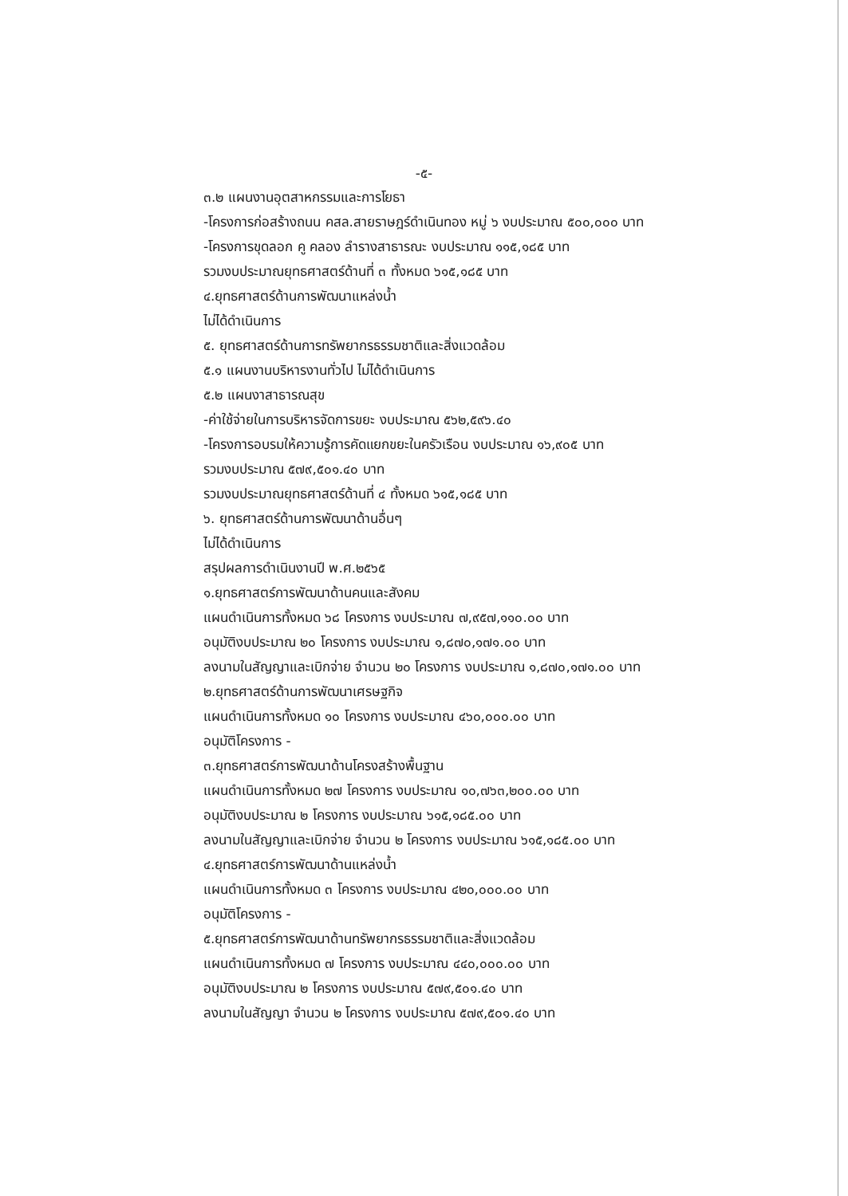-๕-
๓.๒ แผนงานอุตสาหกรรมและการโยธา
-โครงการก่อสร้างถนน คสล.สายราษฎร์ดำเนินทอง หมู่ ๖ งบประมาณ ๕๐๐,๐๐๐ บาท
-โครงการขุดลอก คู คลอง ลำรางสาธารณะ งบประมาณ ๑๑๕,๑๘๕ บาท
รวมงบประมาณยุทธศาสตร์ด้านที่ ๓ ทั้งหมด ๖๑๕,๑๘๕ บาท
๔.ยุทธศาสตร์ด้านการพัฒนาแหล่งน้ำ
ไม่ได้ดำเนินการ
๕. ยุทธศาสตร์ด้านการทรัพยากรธรรมชาติและสิ่งแวดล้อม
๕.๑ แผนงานบริหารงานทั่วไป ไม่ได้ดำเนินการ
๕.๒ แผนงาสาธารณสุข
-ค่าใช้จ่ายในการบริหารจัดการขยะ งบประมาณ ๕๖๒,๕๙๖.๔๐
-โครงการอบรมให้ความรู้การคัดแยกขยะในครัวเรือน งบประมาณ ๑๖,๙๐๕ บาท
รวมงบประมาณ ๕๗๙,๕๐๑.๔๐ บาท
รวมงบประมาณยุทธศาสตร์ด้านที่ ๔ ทั้งหมด ๖๑๕,๑๘๕ บาท
๖. ยุทธศาสตร์ด้านการพัฒนาด้านอื่นๆ
ไม่ได้ดำเนินการ
สรุปผลการดำเนินงานปี พ.ศ.๒๕๖๕
๑.ยุทธศาสตร์การพัฒนาด้านคนและสังคม
แผนดำเนินการทั้งหมด ๖๘ โครงการ งบประมาณ ๗,๙๕๗,๑๑๐.๐๐ บาท
อนุมัติงบประมาณ ๒๐ โครงการ งบประมาณ ๑,๘๗๐,๑๗๑.๐๐ บาท
ลงนามในสัญญาและเบิกจ่าย จำนวน ๒๐ โครงการ งบประมาณ ๑,๘๗๐,๑๗๑.๐๐ บาท
๒.ยุทธศาสตร์ด้านการพัฒนาเศรษฐกิจ
แผนดำเนินการทั้งหมด ๑๐ โครงการ งบประมาณ ๔๖๐,๐๐๐.๐๐ บาท
อนุมัติโครงการ -
๓.ยุทธศาสตร์การพัฒนาด้านโครงสร้างพื้นฐาน
แผนดำเนินการทั้งหมด ๒๗ โครงการ งบประมาณ ๑๐,๗๖๓,๒๐๐.๐๐ บาท
อนุมัติงบประมาณ ๒ โครงการ งบประมาณ ๖๑๕,๑๘๕.๐๐ บาท
ลงนามในสัญญาและเบิกจ่าย จำนวน ๒ โครงการ งบประมาณ ๖๑๕,๑๘๕.๐๐ บาท
๔.ยุทธศาสตร์การพัฒนาด้านแหล่งน้ำ
แผนดำเนินการทั้งหมด ๓ โครงการ งบประมาณ ๔๒๐,๐๐๐.๐๐ บาท
อนุมัติโครงการ -
๕.ยุทธศาสตร์การพัฒนาด้านทรัพยากรธรรมชาติและสิ่งแวดล้อม
แผนดำเนินการทั้งหมด ๗ โครงการ งบประมาณ ๔๔๐,๐๐๐.๐๐ บาท
อนุมัติงบประมาณ ๒ โครงการ งบประมาณ ๕๗๙,๕๐๑.๔๐ บาท
ลงนามในสัญญา จำนวน ๒ โครงการ งบประมาณ ๕๗๙,๕๐๑.๔๐ บาท